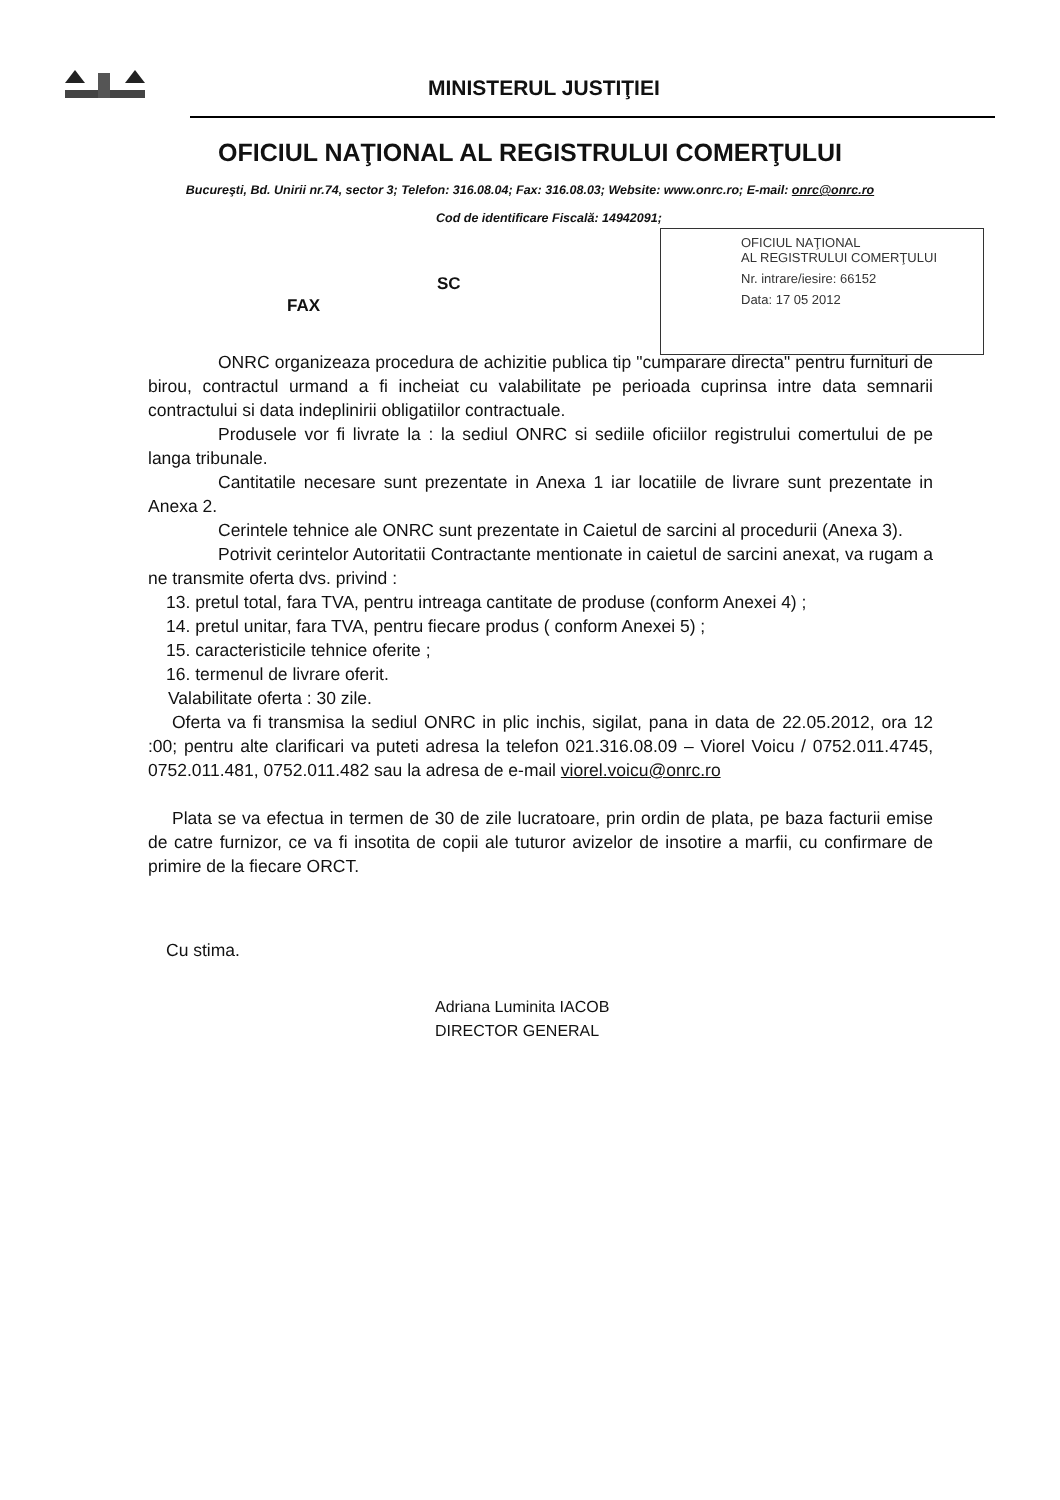MINISTERUL JUSTIŢIEI
OFICIUL NAŢIONAL AL REGISTRULUI COMERŢULUI
Bucureşti, Bd. Unirii nr.74, sector 3; Telefon: 316.08.04; Fax: 316.08.03; Website: www.onrc.ro; E-mail: onrc@onrc.ro
Cod de identificare Fiscală: 14942091;
OFICIUL NAŢIONAL
AL REGISTRULUI COMERŢULUI
Nr. intrare/iesire: 66152
Data: 17 05 2012
SC
FAX
ONRC organizeaza procedura de achizitie publica tip "cumparare directa" pentru furnituri de birou, contractul urmand a fi incheiat cu valabilitate pe perioada cuprinsa intre data semnarii contractului si data indeplinirii obligatiilor contractuale.
Produsele vor fi livrate la : la sediul ONRC si sediile oficiilor registrului comertului de pe langa tribunale.
Cantitatile necesare sunt prezentate in Anexa 1 iar locatiile de livrare sunt prezentate in Anexa 2.
Cerintele tehnice ale ONRC sunt prezentate in Caietul de sarcini al procedurii (Anexa 3).
Potrivit cerintelor Autoritatii Contractante mentionate in caietul de sarcini anexat, va rugam a ne transmite oferta dvs. privind :
13. pretul total, fara TVA, pentru intreaga cantitate de produse (conform Anexei 4) ;
14. pretul unitar, fara TVA, pentru fiecare produs ( conform Anexei 5) ;
15. caracteristicile tehnice oferite ;
16. termenul de livrare oferit.
Valabilitate oferta : 30 zile.
Oferta va fi transmisa la sediul ONRC in plic inchis, sigilat, pana in data de 22.05.2012, ora 12 :00; pentru alte clarificari va puteti adresa la telefon 021.316.08.09 – Viorel Voicu / 0752.011.4745, 0752.011.481, 0752.011.482 sau la adresa de e-mail viorel.voicu@onrc.ro
Plata se va efectua in termen de 30 de zile lucratoare, prin ordin de plata, pe baza facturii emise de catre furnizor, ce va fi insotita de copii ale tuturor avizelor de insotire a marfii, cu confirmare de primire de la fiecare ORCT.
Cu stima.
Adriana Luminita IACOB
DIRECTOR GENERAL